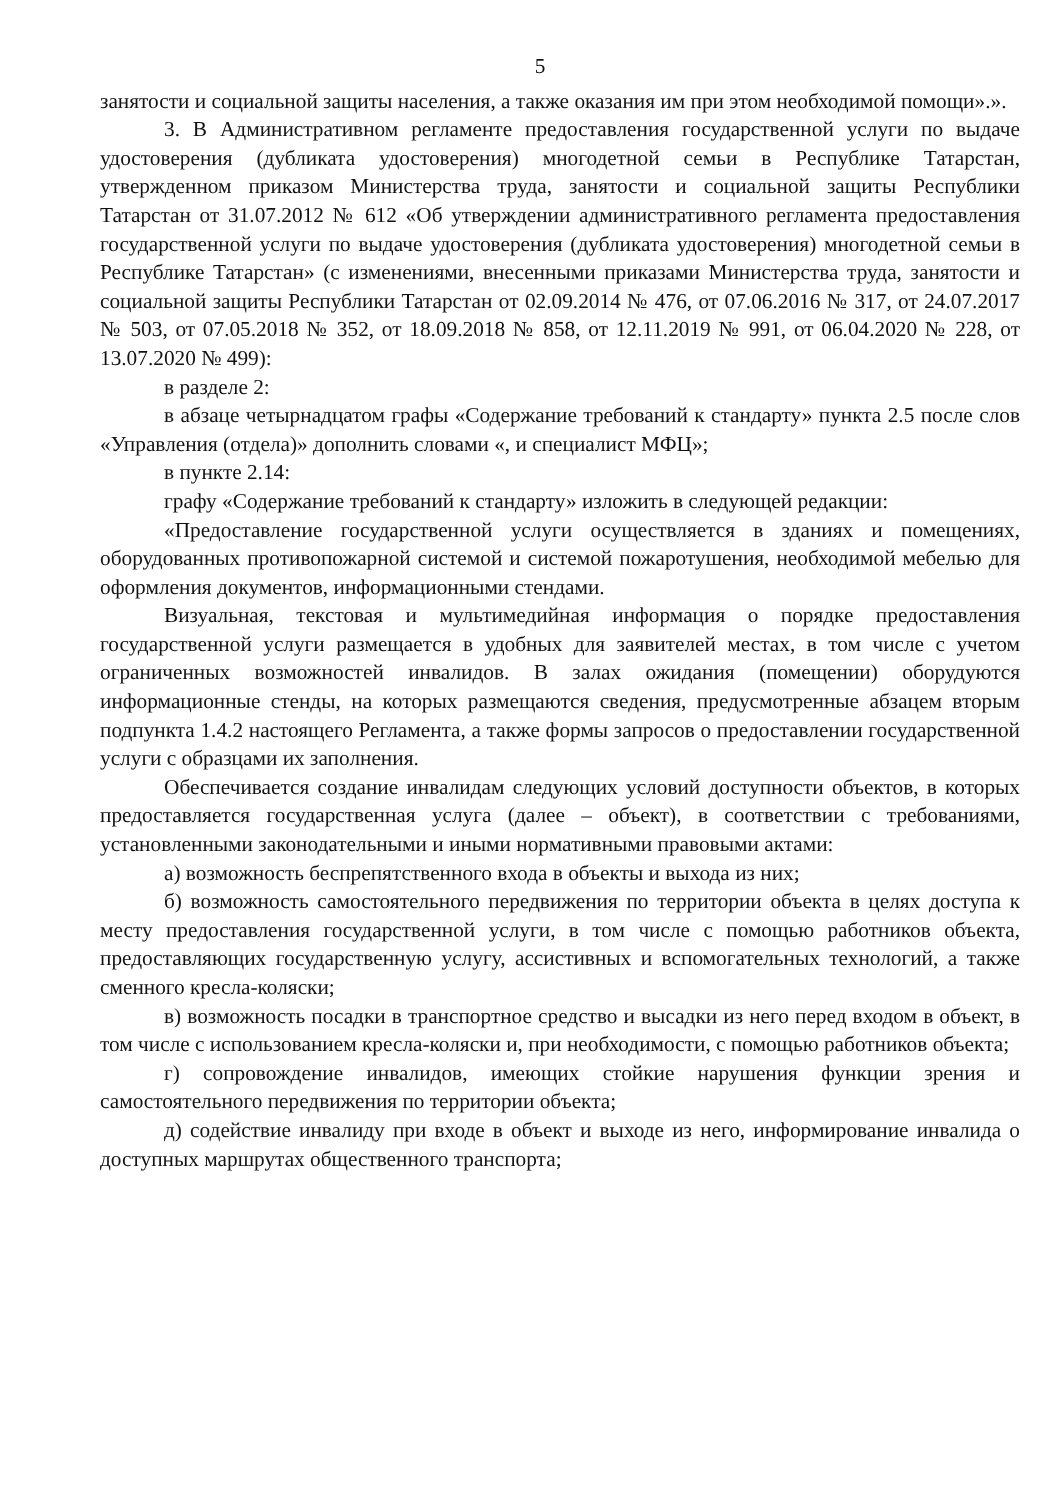5
занятости и социальной защиты населения, а также оказания им при этом необходимой помощи».».
3. В Административном регламенте предоставления государственной услуги по выдаче удостоверения (дубликата удостоверения) многодетной семьи в Республике Татарстан, утвержденном приказом Министерства труда, занятости и социальной защиты Республики Татарстан от 31.07.2012 № 612 «Об утверждении административного регламента предоставления государственной услуги по выдаче удостоверения (дубликата удостоверения) многодетной семьи в Республике Татарстан» (с изменениями, внесенными приказами Министерства труда, занятости и социальной защиты Республики Татарстан от 02.09.2014 № 476, от 07.06.2016 № 317, от 24.07.2017 № 503, от 07.05.2018 № 352, от 18.09.2018 № 858, от 12.11.2019 № 991, от 06.04.2020 № 228, от 13.07.2020 № 499):
в разделе 2:
в абзаце четырнадцатом графы «Содержание требований к стандарту» пункта 2.5 после слов «Управления (отдела)» дополнить словами «, и специалист МФЦ»;
в пункте 2.14:
графу «Содержание требований к стандарту» изложить в следующей редакции:
«Предоставление государственной услуги осуществляется в зданиях и помещениях, оборудованных противопожарной системой и системой пожаротушения, необходимой мебелью для оформления документов, информационными стендами.
Визуальная, текстовая и мультимедийная информация о порядке предоставления государственной услуги размещается в удобных для заявителей местах, в том числе с учетом ограниченных возможностей инвалидов. В залах ожидания (помещении) оборудуются информационные стенды, на которых размещаются сведения, предусмотренные абзацем вторым подпункта 1.4.2 настоящего Регламента, а также формы запросов о предоставлении государственной услуги с образцами их заполнения.
Обеспечивается создание инвалидам следующих условий доступности объектов, в которых предоставляется государственная услуга (далее – объект), в соответствии с требованиями, установленными законодательными и иными нормативными правовыми актами:
а) возможность беспрепятственного входа в объекты и выхода из них;
б) возможность самостоятельного передвижения по территории объекта в целях доступа к месту предоставления государственной услуги, в том числе с помощью работников объекта, предоставляющих государственную услугу, ассистивных и вспомогательных технологий, а также сменного кресла-коляски;
в) возможность посадки в транспортное средство и высадки из него перед входом в объект, в том числе с использованием кресла-коляски и, при необходимости, с помощью работников объекта;
г) сопровождение инвалидов, имеющих стойкие нарушения функции зрения и самостоятельного передвижения по территории объекта;
д) содействие инвалиду при входе в объект и выходе из него, информирование инвалида о доступных маршрутах общественного транспорта;